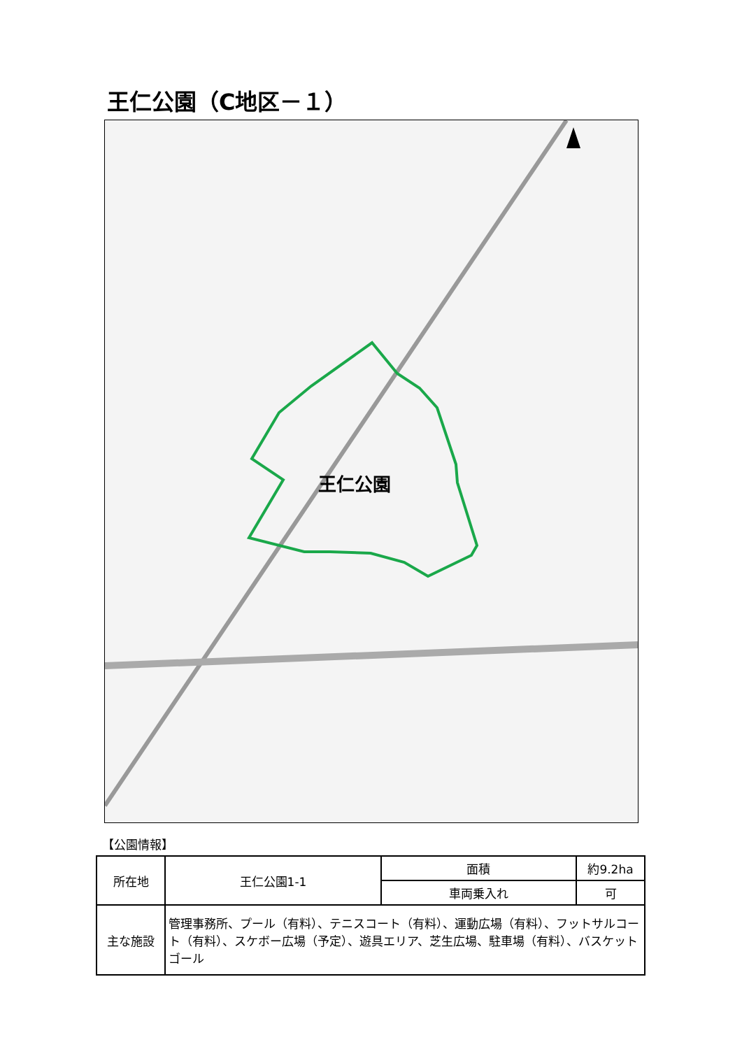王仁公園（C地区－１）
王仁公園
【公園情報】
| 所在地 | 王仁公園1-1 | 面積 | 約9.2ha |
| | | 車両乗入れ | 可 |
| 主な施設 | 管理事務所、プール（有料）、テニスコート（有料）、運動広場（有料）、フットサルコート（有料）、スケボー広場（予定）、遊具エリア、芝生広場、駐車場（有料）、バスケットゴール | | |